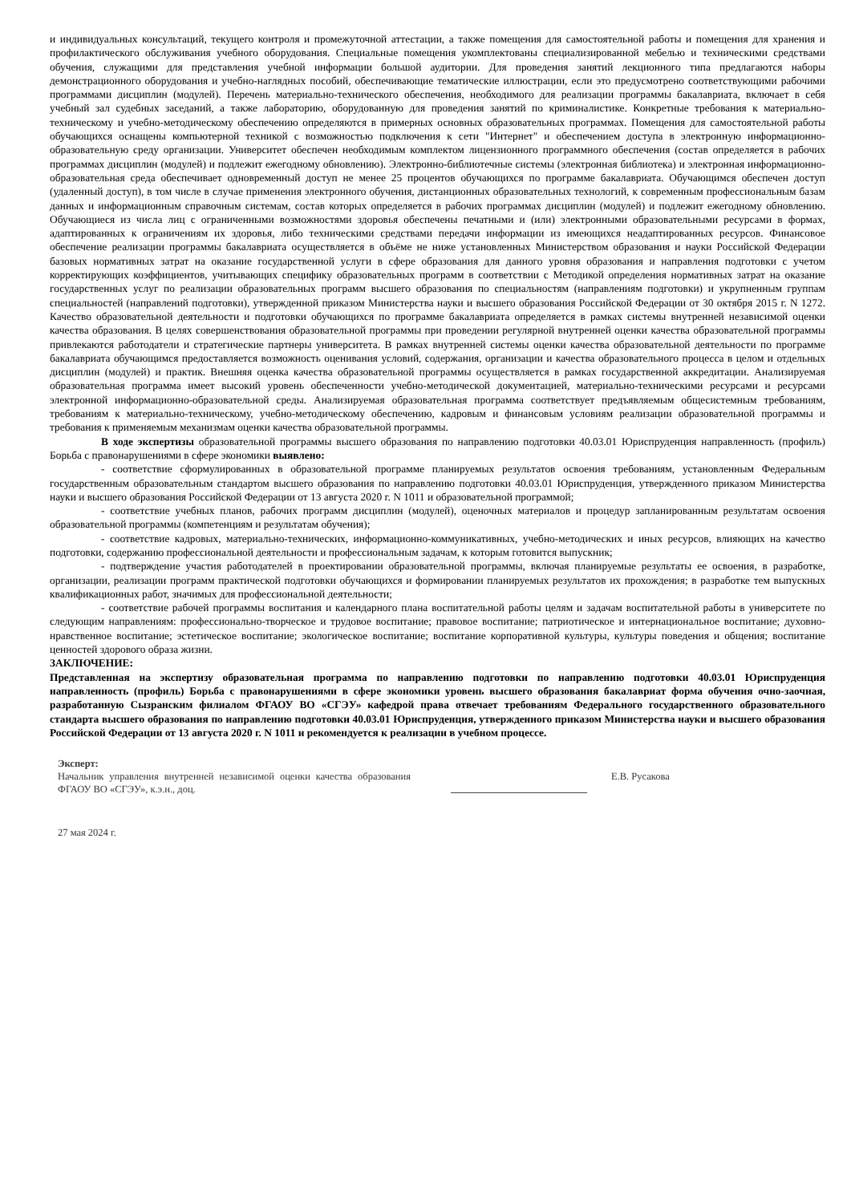и индивидуальных консультаций, текущего контроля и промежуточной аттестации, а также помещения для самостоятельной работы и помещения для хранения и профилактического обслуживания учебного оборудования. Специальные помещения укомплектованы специализированной мебелью и техническими средствами обучения, служащими для представления учебной информации большой аудитории. Для проведения занятий лекционного типа предлагаются наборы демонстрационного оборудования и учебно-наглядных пособий, обеспечивающие тематические иллюстрации, если это предусмотрено соответствующими рабочими программами дисциплин (модулей). Перечень материально-технического обеспечения, необходимого для реализации программы бакалавриата, включает в себя учебный зал судебных заседаний, а также лабораторию, оборудованную для проведения занятий по криминалистике. Конкретные требования к материально-техническому и учебно-методическому обеспечению определяются в примерных основных образовательных программах. Помещения для самостоятельной работы обучающихся оснащены компьютерной техникой с возможностью подключения к сети "Интернет" и обеспечением доступа в электронную информационно-образовательную среду организации. Университет обеспечен необходимым комплектом лицензионного программного обеспечения (состав определяется в рабочих программах дисциплин (модулей) и подлежит ежегодному обновлению). Электронно-библиотечные системы (электронная библиотека) и электронная информационно-образовательная среда обеспечивает одновременный доступ не менее 25 процентов обучающихся по программе бакалавриата. Обучающимся обеспечен доступ (удаленный доступ), в том числе в случае применения электронного обучения, дистанционных образовательных технологий, к современным профессиональным базам данных и информационным справочным системам, состав которых определяется в рабочих программах дисциплин (модулей) и подлежит ежегодному обновлению. Обучающиеся из числа лиц с ограниченными возможностями здоровья обеспечены печатными и (или) электронными образовательными ресурсами в формах, адаптированных к ограничениям их здоровья, либо техническими средствами передачи информации из имеющихся неадаптированных ресурсов. Финансовое обеспечение реализации программы бакалавриата осуществляется в объёме не ниже установленных Министерством образования и науки Российской Федерации базовых нормативных затрат на оказание государственной услуги в сфере образования для данного уровня образования и направления подготовки с учетом корректирующих коэффициентов, учитывающих специфику образовательных программ в соответствии с Методикой определения нормативных затрат на оказание государственных услуг по реализации образовательных программ высшего образования по специальностям (направлениям подготовки) и укрупненным группам специальностей (направлений подготовки), утвержденной приказом Министерства науки и высшего образования Российской Федерации от 30 октября 2015 г. N 1272. Качество образовательной деятельности и подготовки обучающихся по программе бакалавриата определяется в рамках системы внутренней независимой оценки качества образования. В целях совершенствования образовательной программы при проведении регулярной внутренней оценки качества образовательной программы привлекаются работодатели и стратегические партнеры университета. В рамках внутренней системы оценки качества образовательной деятельности по программе бакалавриата обучающимся предоставляется возможность оценивания условий, содержания, организации и качества образовательного процесса в целом и отдельных дисциплин (модулей) и практик. Внешняя оценка качества образовательной программы осуществляется в рамках государственной аккредитации. Анализируемая образовательная программа имеет высокий уровень обеспеченности учебно-методической документацией, материально-техническими ресурсами и ресурсами электронной информационно-образовательной среды. Анализируемая образовательная программа соответствует предъявляемым общесистемным требованиям, требованиям к материально-техническому, учебно-методическому обеспечению, кадровым и финансовым условиям реализации образовательной программы и требования к применяемым механизмам оценки качества образовательной программы.
В ходе экспертизы образовательной программы высшего образования по направлению подготовки 40.03.01 Юриспруденция направленность (профиль) Борьба с правонарушениями в сфере экономики выявлено:
- соответствие сформулированных в образовательной программе планируемых результатов освоения требованиям, установленным Федеральным государственным образовательным стандартом высшего образования по направлению подготовки 40.03.01 Юриспруденция, утвержденного приказом Министерства науки и высшего образования Российской Федерации от 13 августа 2020 г. N 1011 и образовательной программой;
- соответствие учебных планов, рабочих программ дисциплин (модулей), оценочных материалов и процедур запланированным результатам освоения образовательной программы (компетенциям и результатам обучения);
- соответствие кадровых, материально-технических, информационно-коммуникативных, учебно-методических и иных ресурсов, влияющих на качество подготовки, содержанию профессиональной деятельности и профессиональным задачам, к которым готовится выпускник;
- подтверждение участия работодателей в проектировании образовательной программы, включая планируемые результаты ее освоения, в разработке, организации, реализации программ практической подготовки обучающихся и формировании планируемых результатов их прохождения; в разработке тем выпускных квалификационных работ, значимых для профессиональной деятельности;
- соответствие рабочей программы воспитания и календарного плана воспитательной работы целям и задачам воспитательной работы в университете по следующим направлениям: профессионально-творческое и трудовое воспитание; правовое воспитание; патриотическое и интернациональное воспитание; духовно-нравственное воспитание; эстетическое воспитание; экологическое воспитание; воспитание корпоративной культуры, культуры поведения и общения; воспитание ценностей здорового образа жизни.
ЗАКЛЮЧЕНИЕ:
Представленная на экспертизу образовательная программа по направлению подготовки по направлению подготовки 40.03.01 Юриспруденция направленность (профиль) Борьба с правонарушениями в сфере экономики уровень высшего образования бакалавриат форма обучения очно-заочная, разработанную Сызранским филиалом ФГАОУ ВО «СГЭУ» кафедрой права отвечает требованиям Федерального государственного образовательного стандарта высшего образования по направлению подготовки 40.03.01 Юриспруденция, утвержденного приказом Министерства науки и высшего образования Российской Федерации от 13 августа 2020 г. N 1011 и рекомендуется к реализации в учебном процессе.
Эксперт:
Начальник управления внутренней независимой оценки качества образования ФГАОУ ВО «СГЭУ», к.э.н., доц.
Е.В. Русакова
27 мая 2024 г.